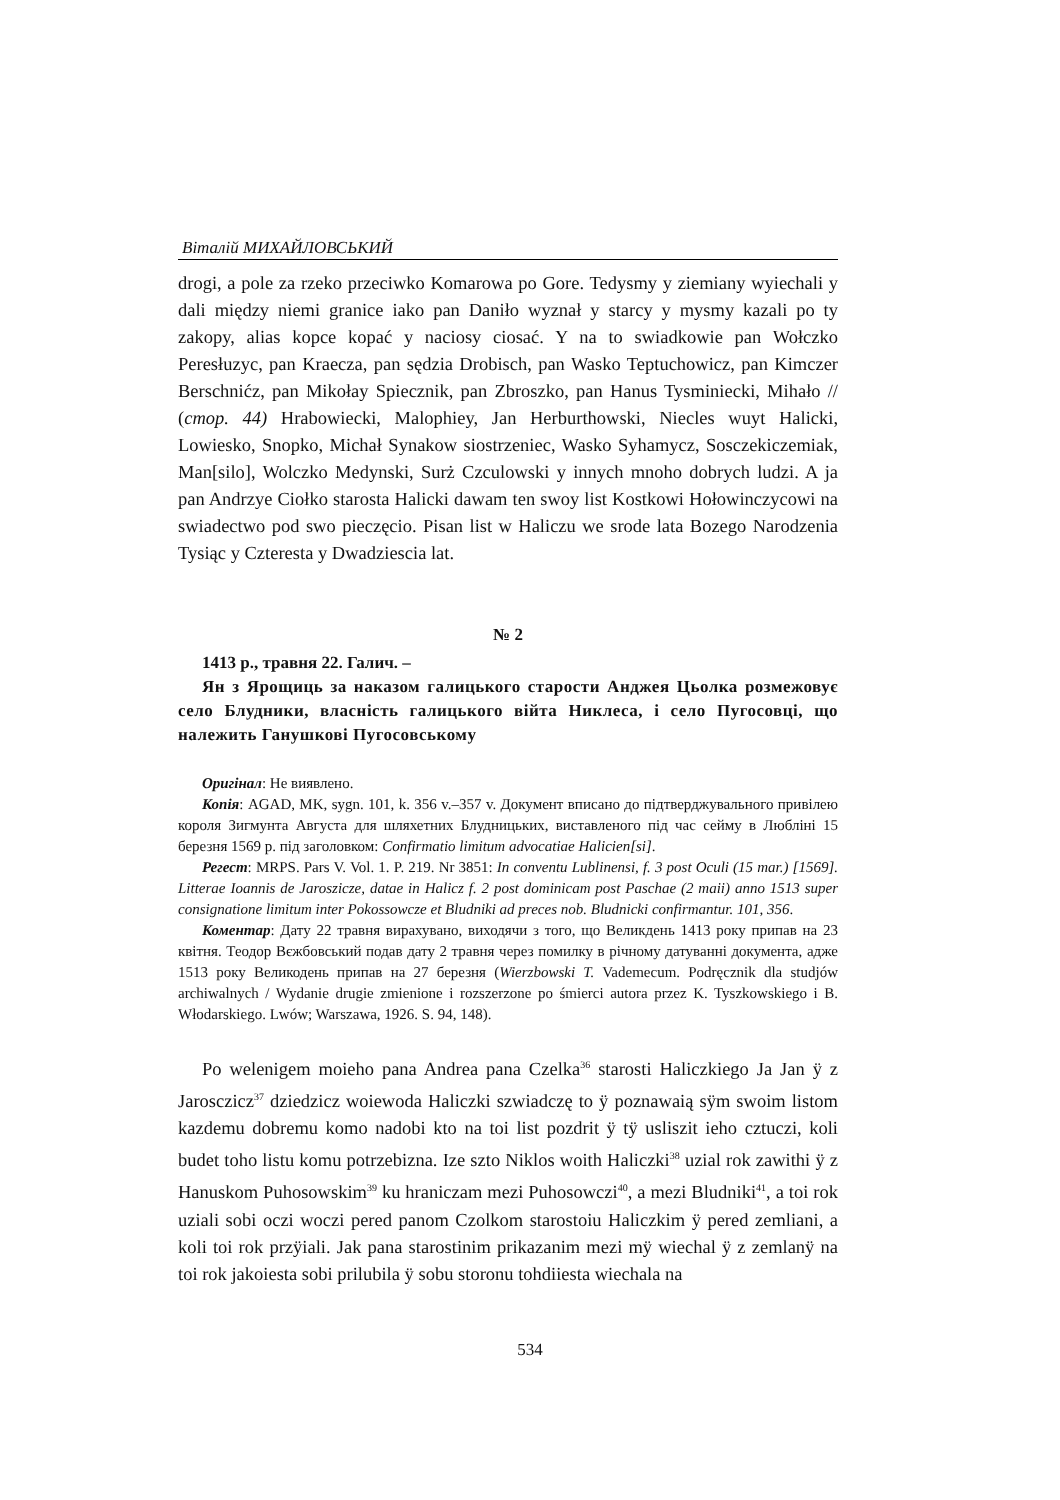Віталій МИХАЙЛОВСЬКИЙ
drogi, a pole za rzeko przeciwko Komarowa po Gore. Tedysmy y ziemiany wyiechali y dali między niemi granice iako pan Daniło wyznał y starcy y mysmy kazali po ty zakopy, alias kopce kopać y naciosy ciosać. Y na to swiadkowie pan Wołczko Peresłuzyc, pan Kraecza, pan sędzia Drobisch, pan Wasko Teptuchowicz, pan Kimczer Berschnićz, pan Mikołay Spiecznik, pan Zbroszko, pan Hanus Tysminiecki, Mihało // (стор. 44) Hrabowiecki, Malophiey, Jan Herburthowski, Niecles wuyt Halicki, Lowiesko, Snopko, Michał Synakow siostrzeniec, Wasko Syhamycz, Sosczekiczemiak, Man[silo], Wolczko Medynski, Surż Czculowski y innych mnoho dobrych ludzi. A ja pan Andrzye Ciołko starosta Halicki dawam ten swoy list Kostkowi Hołowinczycowi na swiadectwo pod swo pieczęcio. Pisan list w Haliczu we srode lata Bozego Narodzenia Tysiąc y Czteresta y Dwadziescia lat.
№ 2
1413 р., травня 22. Галич. –
Ян з Ярощиць за наказом галицького старости Анджея Цьолка розмежовує село Блудники, власність галицького війта Никлеса, і село Пугосовці, що належить Ганушкові Пугосовському
Оригінал: Не виявлено.
Копія: AGAD, MK, sygn. 101, k. 356 v.–357 v. Документ вписано до підтверджувального привілею короля Зигмунта Августа для шляхетних Блудницьких, виставленого під час сейму в Любліні 15 березня 1569 р. під заголовком: Confirmatio limitum advocatiae Halicien[si].
Регест: MRPS. Pars V. Vol. 1. P. 219. Nr 3851: In conventu Lublinensi, f. 3 post Oculi (15 mar.) [1569]. Litterae Ioannis de Jaroszicze, datae in Halicz f. 2 post dominicam post Paschae (2 maii) anno 1513 super consignatione limitum inter Pokossowcze et Bludniki ad preces nob. Bludnicki confirmantur. 101, 356.
Коментар: Дату 22 травня вирахувано, виходячи з того, що Великдень 1413 року припав на 23 квітня. Теодор Вєжбовський подав дату 2 травня через помилку в річному датуванні документа, адже 1513 року Великодень припав на 27 березня (Wierzbowski T. Vademecum. Podręcznik dla studjów archiwalnych / Wydanie drugie zmienione i rozszerzone po śmierci autora przez K. Tyszkowskiego i B. Włodarskiego. Lwów; Warszawa, 1926. S. 94, 148).
Po welenigem moieho pana Andrea pana Czelka<sup>36</sup> starosti Haliczkiego Ja Jan ÿ z Jarosczicz<sup>37</sup> dziedzicz woiewoda Haliczki szwiadczę to ÿ poznawaią sÿm swoim listom kazdemu dobremu komo nadobi kto na toi list pozdrit ÿ tÿ usliszit ieho cztuczi, koli budet toho listu komu potrzebizna. Ize szto Niklos woith Haliczki<sup>38</sup> uzial rok zawithi ÿ z Hanuskom Puhosowskim<sup>39</sup> ku hraniczam mezi Puhosowczi<sup>40</sup>, a mezi Bludniki<sup>41</sup>, a toi rok uziali sobi oczi woczi pered panom Czolkom starostoiu Haliczkim ÿ pered zemliani, a koli toi rok przÿiali. Jak pana starostinim prikazanim mezi mÿ wiechal ÿ z zemlanÿ na toi rok jakoiesta sobi prilubila ÿ sobu storonu tohdiiesta wiechala na
534